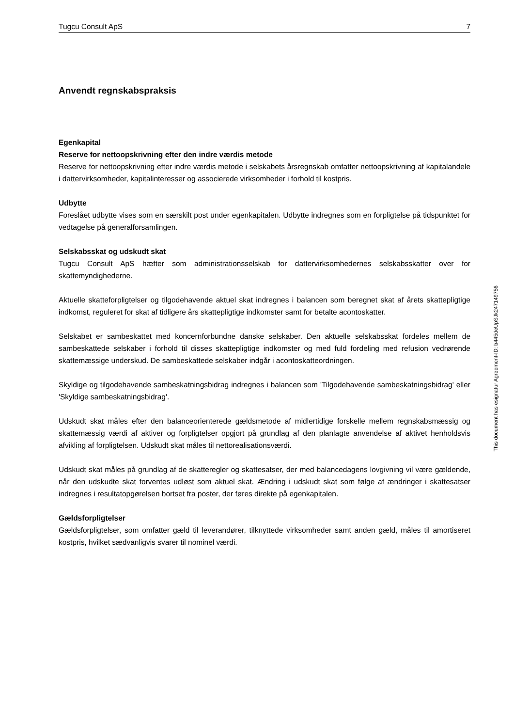Tugcu Consult ApS 7
Anvendt regnskabspraksis
Egenkapital
Reserve for nettoopskrivning efter den indre værdis metode
Reserve for nettoopskrivning efter indre værdis metode i selskabets årsregnskab omfatter nettoopskrivning af kapitalandele i dattervirksomheder, kapitalinteresser og associerede virksomheder i forhold til kostpris.
Udbytte
Foreslået udbytte vises som en særskilt post under egenkapitalen. Udbytte indregnes som en forpligtelse på tidspunktet for vedtagelse på generalforsamlingen.
Selskabsskat og udskudt skat
Tugcu Consult ApS hæfter som administrationsselskab for dattervirksomhedernes selskabsskatter over for skattemyndighederne.
Aktuelle skatteforpligtelser og tilgodehavende aktuel skat indregnes i balancen som beregnet skat af årets skattepligtige indkomst, reguleret for skat af tidligere års skattepligtige indkomster samt for betalte acontoskatter.
Selskabet er sambeskattet med koncernforbundne danske selskaber. Den aktuelle selskabsskat fordeles mellem de sambeskattede selskaber i forhold til disses skattepligtige indkomster og med fuld fordeling med refusion vedrørende skattemæssige underskud. De sambeskattede selskaber indgår i acontoskatteordningen.
Skyldige og tilgodehavende sambeskatningsbidrag indregnes i balancen som 'Tilgodehavende sambeskatningsbidrag' eller 'Skyldige sambeskatningsbidrag'.
Udskudt skat måles efter den balanceorienterede gældsmetode af midlertidige forskelle mellem regnskabsmæssig og skattemæssig værdi af aktiver og forpligtelser opgjort på grundlag af den planlagte anvendelse af aktivet henholdsvis afvikling af forpligtelsen. Udskudt skat måles til nettorealisationsværdi.
Udskudt skat måles på grundlag af de skatteregler og skattesatser, der med balancedagens lovgivning vil være gældende, når den udskudte skat forventes udløst som aktuel skat. Ændring i udskudt skat som følge af ændringer i skattesatser indregnes i resultatopgørelsen bortset fra poster, der føres direkte på egenkapitalen.
Gældsforpligtelser
Gældsforpligtelser, som omfatter gæld til leverandører, tilknyttede virksomheder samt anden gæld, måles til amortiseret kostpris, hvilket sædvanligvis svarer til nominel værdi.
This document has esignatur Agreement-ID: b445deUpSJk247149756